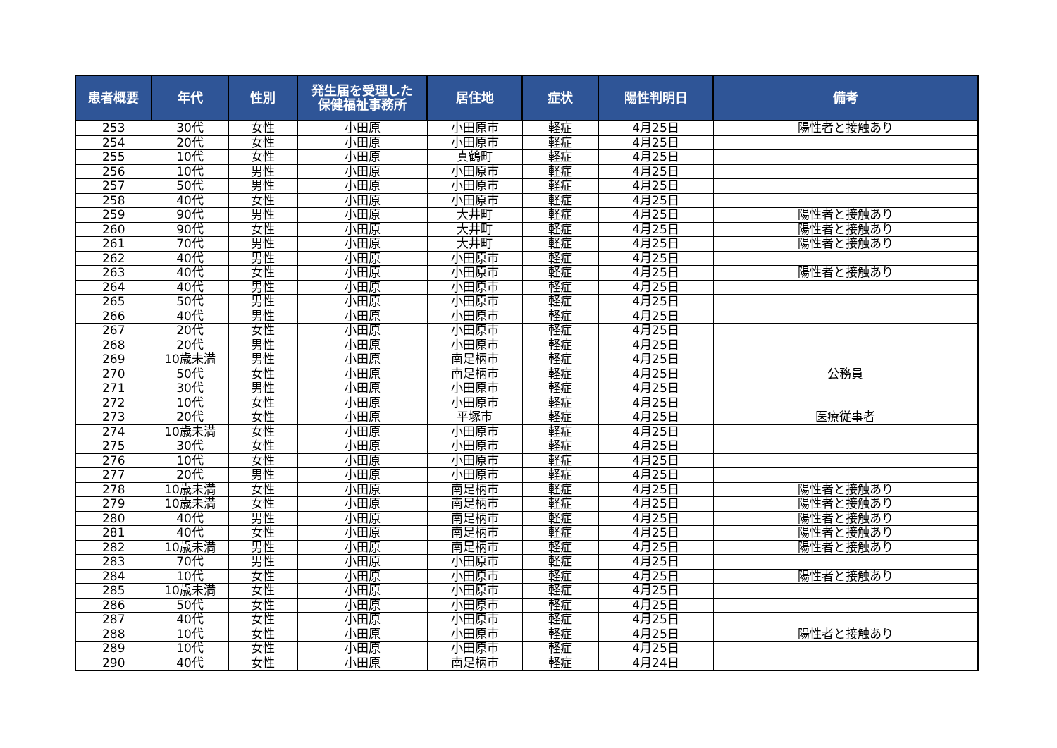| 患者概要 | 年代 | 性別 | 発生届を受理した 保健福祉事務所 | 居住地 | 症状 | 陽性判明日 | 備考 |
| --- | --- | --- | --- | --- | --- | --- | --- |
| 253 | 30代 | 女性 | 小田原 | 小田原市 | 軽症 | 4月25日 | 陽性者と接触あり |
| 254 | 20代 | 女性 | 小田原 | 小田原市 | 軽症 | 4月25日 | |
| 255 | 10代 | 女性 | 小田原 | 真鶴町 | 軽症 | 4月25日 | |
| 256 | 10代 | 男性 | 小田原 | 小田原市 | 軽症 | 4月25日 | |
| 257 | 50代 | 男性 | 小田原 | 小田原市 | 軽症 | 4月25日 | |
| 258 | 40代 | 女性 | 小田原 | 小田原市 | 軽症 | 4月25日 | |
| 259 | 90代 | 男性 | 小田原 | 大井町 | 軽症 | 4月25日 | 陽性者と接触あり |
| 260 | 90代 | 女性 | 小田原 | 大井町 | 軽症 | 4月25日 | 陽性者と接触あり |
| 261 | 70代 | 男性 | 小田原 | 大井町 | 軽症 | 4月25日 | 陽性者と接触あり |
| 262 | 40代 | 男性 | 小田原 | 小田原市 | 軽症 | 4月25日 | |
| 263 | 40代 | 女性 | 小田原 | 小田原市 | 軽症 | 4月25日 | 陽性者と接触あり |
| 264 | 40代 | 男性 | 小田原 | 小田原市 | 軽症 | 4月25日 | |
| 265 | 50代 | 男性 | 小田原 | 小田原市 | 軽症 | 4月25日 | |
| 266 | 40代 | 男性 | 小田原 | 小田原市 | 軽症 | 4月25日 | |
| 267 | 20代 | 女性 | 小田原 | 小田原市 | 軽症 | 4月25日 | |
| 268 | 20代 | 男性 | 小田原 | 小田原市 | 軽症 | 4月25日 | |
| 269 | 10歳未満 | 男性 | 小田原 | 南足柄市 | 軽症 | 4月25日 | |
| 270 | 50代 | 女性 | 小田原 | 南足柄市 | 軽症 | 4月25日 | 公務員 |
| 271 | 30代 | 男性 | 小田原 | 小田原市 | 軽症 | 4月25日 | |
| 272 | 10代 | 女性 | 小田原 | 小田原市 | 軽症 | 4月25日 | |
| 273 | 20代 | 女性 | 小田原 | 平塚市 | 軽症 | 4月25日 | 医療従事者 |
| 274 | 10歳未満 | 女性 | 小田原 | 小田原市 | 軽症 | 4月25日 | |
| 275 | 30代 | 女性 | 小田原 | 小田原市 | 軽症 | 4月25日 | |
| 276 | 10代 | 女性 | 小田原 | 小田原市 | 軽症 | 4月25日 | |
| 277 | 20代 | 男性 | 小田原 | 小田原市 | 軽症 | 4月25日 | |
| 278 | 10歳未満 | 女性 | 小田原 | 南足柄市 | 軽症 | 4月25日 | 陽性者と接触あり |
| 279 | 10歳未満 | 女性 | 小田原 | 南足柄市 | 軽症 | 4月25日 | 陽性者と接触あり |
| 280 | 40代 | 男性 | 小田原 | 南足柄市 | 軽症 | 4月25日 | 陽性者と接触あり |
| 281 | 40代 | 女性 | 小田原 | 南足柄市 | 軽症 | 4月25日 | 陽性者と接触あり |
| 282 | 10歳未満 | 男性 | 小田原 | 南足柄市 | 軽症 | 4月25日 | 陽性者と接触あり |
| 283 | 70代 | 男性 | 小田原 | 小田原市 | 軽症 | 4月25日 | |
| 284 | 10代 | 女性 | 小田原 | 小田原市 | 軽症 | 4月25日 | 陽性者と接触あり |
| 285 | 10歳未満 | 女性 | 小田原 | 小田原市 | 軽症 | 4月25日 | |
| 286 | 50代 | 女性 | 小田原 | 小田原市 | 軽症 | 4月25日 | |
| 287 | 40代 | 女性 | 小田原 | 小田原市 | 軽症 | 4月25日 | |
| 288 | 10代 | 女性 | 小田原 | 小田原市 | 軽症 | 4月25日 | 陽性者と接触あり |
| 289 | 10代 | 女性 | 小田原 | 小田原市 | 軽症 | 4月25日 | |
| 290 | 40代 | 女性 | 小田原 | 南足柄市 | 軽症 | 4月24日 | |